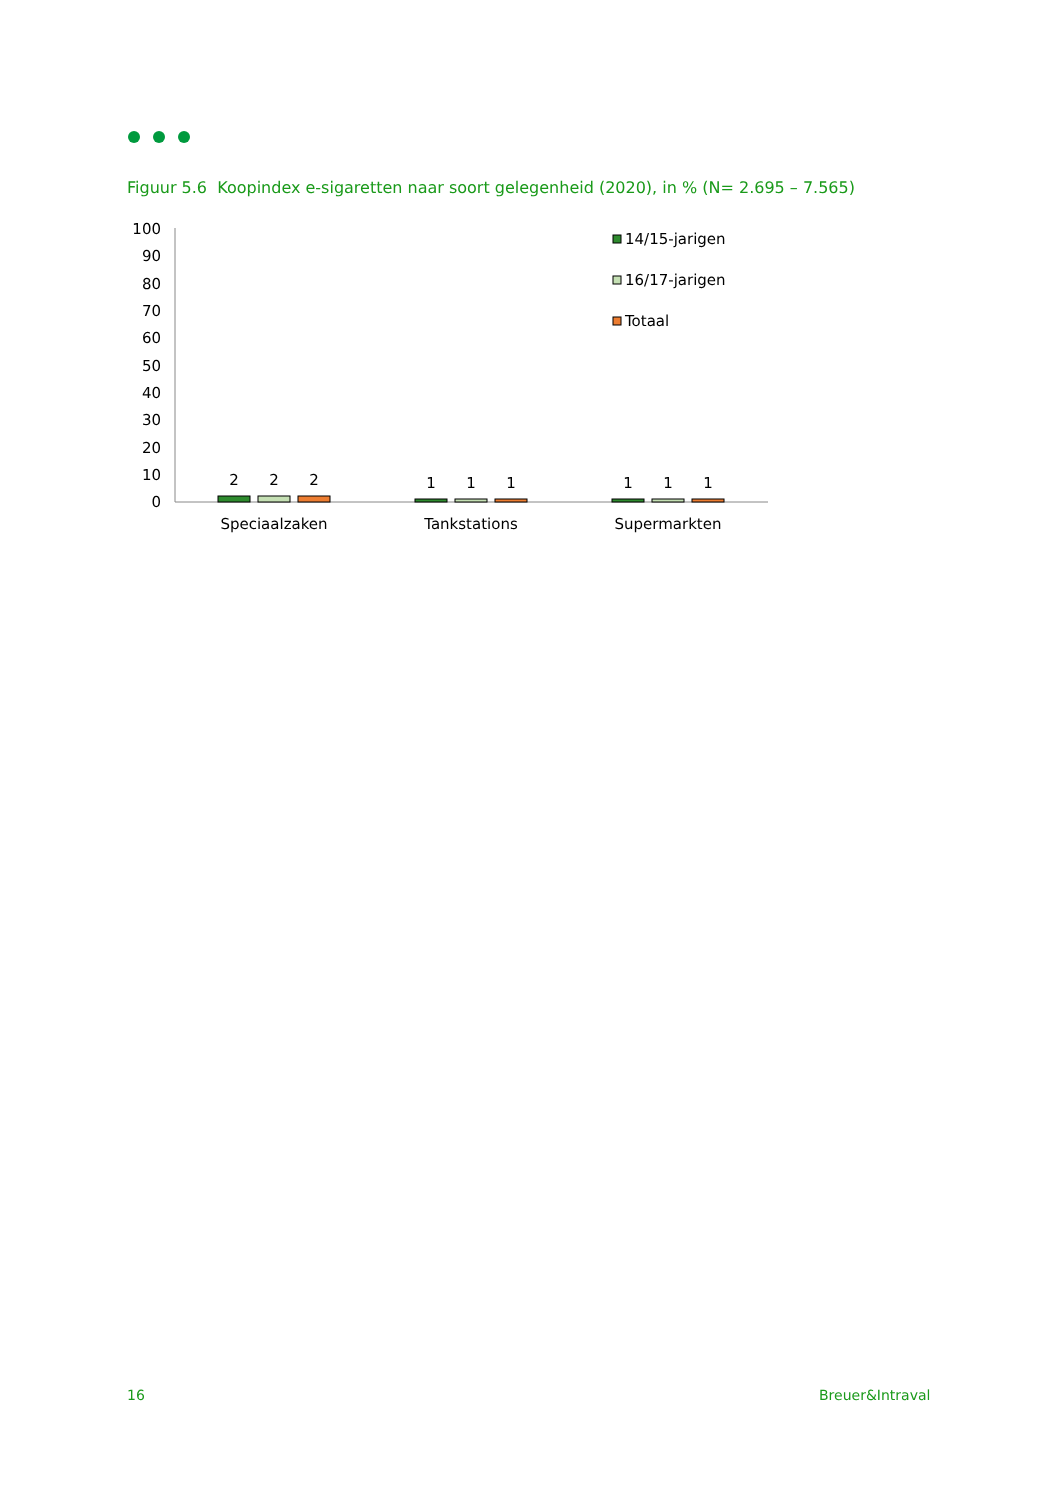Figuur 5.6 Koopindex e-sigaretten naar soort gelegenheid (2020), in % (N= 2.695 – 7.565)
100
90
80
70
60
50
40
30
20
10
0
2
2
2
1
1
1
1
1
1
Speciaalzaken
Tankstations
Supermarkten
14/15-jarigen
16/17-jarigen
Totaal
16 Breuer&Intraval